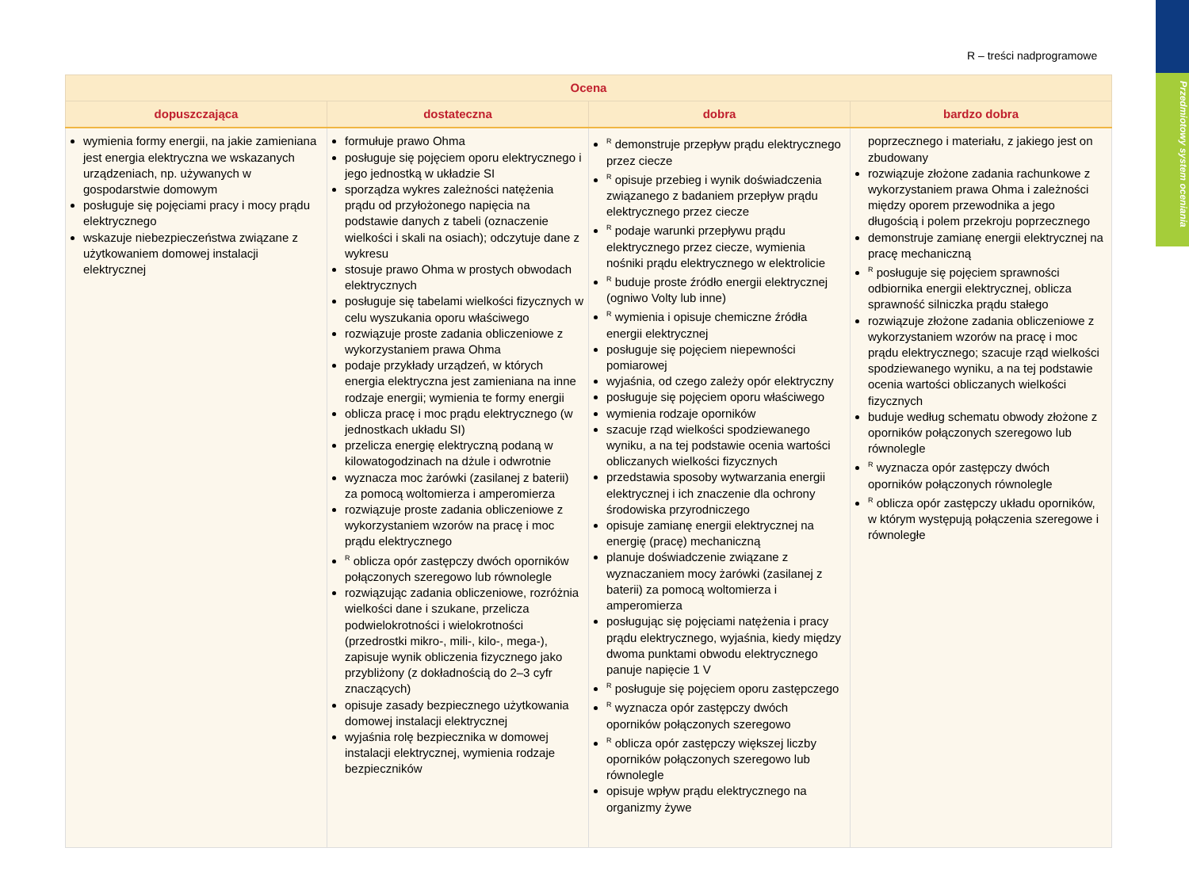Przedmiotowy system oceniania
R – treści nadprogramowe
| Ocena | | | |
| --- | --- | --- | --- |
| dopuszczająca | dostateczna | dobra | bardzo dobra |
| wymienia formy energii, na jakie zamieniana jest energia elektryczna we wskazanych urządzeniach, np. używanych w gospodarstwie domowym posługuje się pojęciami pracy i mocy prądu elektrycznego wskazuje niebezpieczeństwa związane z użytkowaniem domowej instalacji elektrycznej | formułuje prawo Ohma posługuje się pojęciem oporu elektrycznego i jego jednostką w układzie SI sporządza wykres zależności natężenia prądu od przyłożonego napięcia na podstawie danych z tabeli (oznaczenie wielkości i skali na osiach); odczytuje dane z wykresu stosuje prawo Ohma w prostych obwodach elektrycznych posługuje się tabelami wielkości fizycznych w celu wyszukania oporu właściwego rozwiązuje proste zadania obliczeniowe z wykorzystaniem prawa Ohma podaje przykłady urządzeń, w których energia elektryczna jest zamieniana na inne rodzaje energii; wymienia te formy energii oblicza pracę i moc prądu elektrycznego (w jednostkach układu SI) przelicza energię elektryczną podaną w kilowatogodzinach na dżule i odwrotnie wyznacza moc żarówki (zasilanej z baterii) za pomocą woltomierza i amperomierza rozwiązuje proste zadania obliczeniowe z wykorzystaniem wzorów na pracę i moc prądu elektrycznego <sup>R</sup> oblicza opór zastępczy dwóch oporników połączonych szeregowo lub równolegle rozwiązując zadania obliczeniowe, rozróżnia wielkości dane i szukane, przelicza podwielokrotności i wielokrotności (przedrostki mikro-, mili-, kilo-, mega-), zapisuje wynik obliczenia fizycznego jako przybliżony (z dokładnością do 2–3 cyfr znaczących) opisuje zasady bezpiecznego użytkowania domowej instalacji elektrycznej wyjaśnia rolę bezpiecznika w domowej instalacji elektrycznej, wymienia rodzaje bezpieczników | <sup>R</sup> demonstruje przepływ prądu elektrycznego przez ciecze <sup>R</sup> opisuje przebieg i wynik doświadczenia związanego z badaniem przepływ prądu elektrycznego przez ciecze <sup>R</sup> podaje warunki przepływu prądu elektrycznego przez ciecze, wymienia nośniki prądu elektrycznego w elektrolicie <sup>R</sup> buduje proste źródło energii elektrycznej (ogniwo Volty lub inne) <sup>R</sup> wymienia i opisuje chemiczne źródła energii elektrycznej posługuje się pojęciem niepewności pomiarowej wyjaśnia, od czego zależy opór elektryczny posługuje się pojęciem oporu właściwego wymienia rodzaje oporników szacuje rząd wielkości spodziewanego wyniku, a na tej podstawie ocenia wartości obliczanych wielkości fizycznych przedstawia sposoby wytwarzania energii elektrycznej i ich znaczenie dla ochrony środowiska przyrodniczego opisuje zamianę energii elektrycznej na energię (pracę) mechaniczną planuje doświadczenie związane z wyznaczaniem mocy żarówki (zasilanej z baterii) za pomocą woltomierza i amperomierza posługując się pojęciami natężenia i pracy prądu elektrycznego, wyjaśnia, kiedy między dwoma punktami obwodu elektrycznego panuje napięcie 1 V <sup>R</sup> posługuje się pojęciem oporu zastępczego <sup>R</sup> wyznacza opór zastępczy dwóch oporników połączonych szeregowo <sup>R</sup> oblicza opór zastępczy większej liczby oporników połączonych szeregowo lub równolegle opisuje wpływ prądu elektrycznego na organizmy żywe | poprzecznego i materiału, z jakiego jest on zbudowany rozwiązuje złożone zadania rachunkowe z wykorzystaniem prawa Ohma i zależności między oporem przewodnika a jego długością i polem przekroju poprzecznego demonstruje zamianę energii elektrycznej na pracę mechaniczną <sup>R</sup> posługuje się pojęciem sprawności odbiornika energii elektrycznej, oblicza sprawność silniczka prądu stałego rozwiązuje złożone zadania obliczeniowe z wykorzystaniem wzorów na pracę i moc prądu elektrycznego; szacuje rząd wielkości spodziewanego wyniku, a na tej podstawie ocenia wartości obliczanych wielkości fizycznych buduje według schematu obwody złożone z oporników połączonych szeregowo lub równolegle <sup>R</sup> wyznacza opór zastępczy dwóch oporników połączonych równolegle <sup>R</sup> oblicza opór zastępczy układu oporników, w którym występują połączenia szeregowe i równoległe |